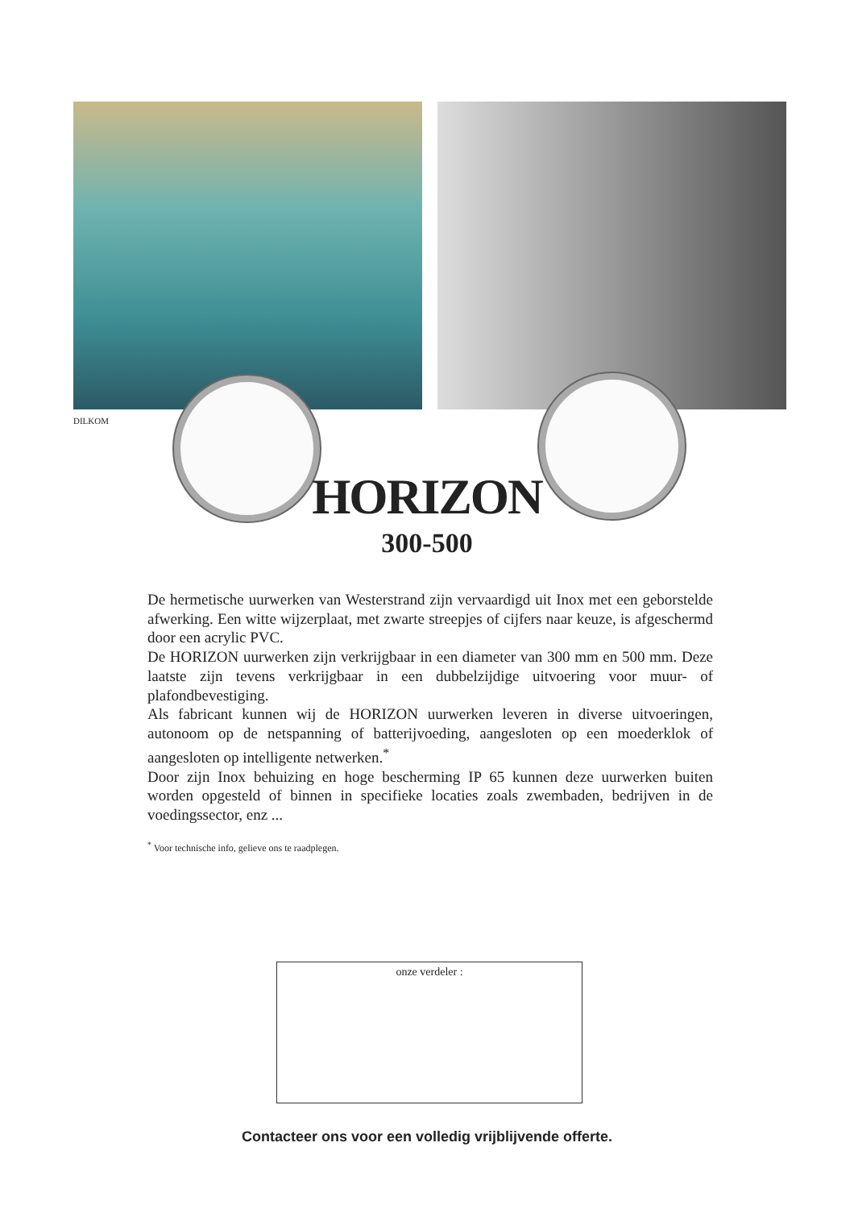DILKOM
HORIZON
300-500
De hermetische uurwerken van Westerstrand zijn vervaardigd uit Inox met een geborstelde afwerking. Een witte wijzerplaat, met zwarte streepjes of cijfers naar keuze, is afgeschermd door een acrylic PVC.
De HORIZON uurwerken zijn verkrijgbaar in een diameter van 300 mm en 500 mm. Deze laatste zijn tevens verkrijgbaar in een dubbelzijdige uitvoering voor muur- of plafondbevestiging.
Als fabricant kunnen wij de HORIZON uurwerken leveren in diverse uitvoeringen, autonoom op de netspanning of batterijvoeding, aangesloten op een moederklok of aangesloten op intelligente netwerken.<sup>*</sup>
Door zijn Inox behuizing en hoge bescherming IP 65 kunnen deze uurwerken buiten worden opgesteld of binnen in specifieke locaties zoals zwembaden, bedrijven in de voedingssector, enz ...
<sup>*</sup> Voor technische info, gelieve ons te raadplegen.
onze verdeler :
Contacteer ons voor een volledig vrijblijvende offerte.